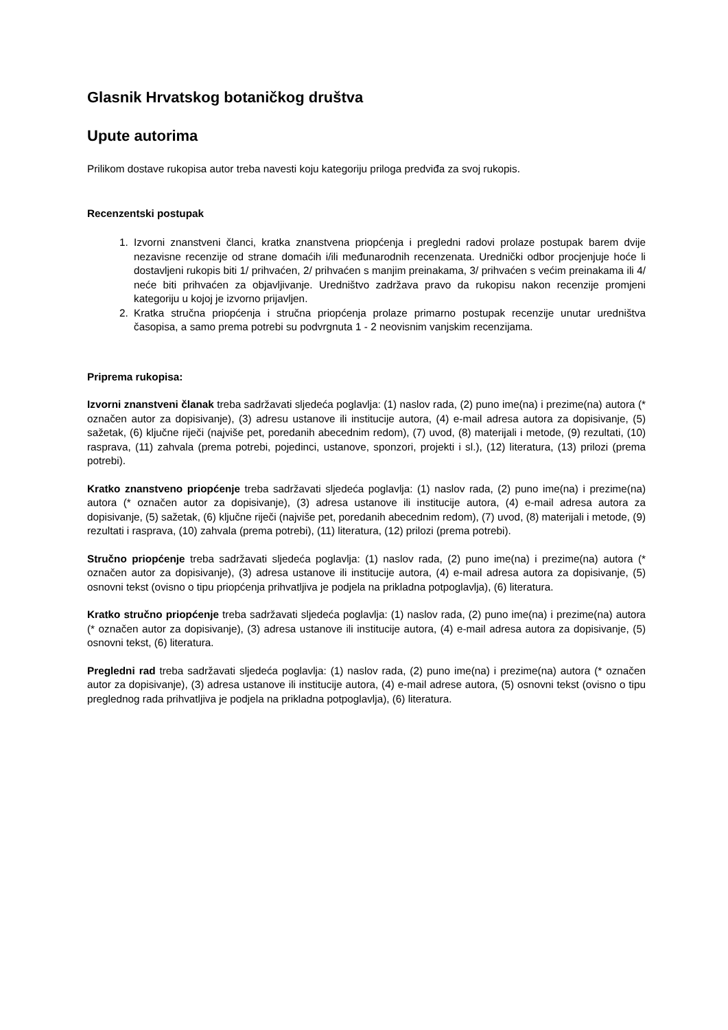Glasnik Hrvatskog botaničkog društva
Upute autorima
Prilikom dostave rukopisa autor treba navesti koju kategoriju priloga predviđa za svoj rukopis.
Recenzentski postupak
1. Izvorni znanstveni članci, kratka znanstvena priopćenja i pregledni radovi prolaze postupak barem dvije nezavisne recenzije od strane domaćih i/ili međunarodnih recenzenata. Urednički odbor procjenjuje hoće li dostavljeni rukopis biti 1/ prihvaćen, 2/ prihvaćen s manjim preinakama, 3/ prihvaćen s većim preinakama ili 4/ neće biti prihvaćen za objavljivanje. Uredništvo zadržava pravo da rukopisu nakon recenzije promjeni kategoriju u kojoj je izvorno prijavljen.
2. Kratka stručna priopćenja i stručna priopćenja prolaze primarno postupak recenzije unutar uredništva časopisa, a samo prema potrebi su podvrgnuta 1 - 2 neovisnim vanjskim recenzijama.
Priprema rukopisa:
Izvorni znanstveni članak treba sadržavati sljedeća poglavlja: (1) naslov rada, (2) puno ime(na) i prezime(na) autora (* označen autor za dopisivanje), (3) adresu ustanove ili institucije autora, (4) e-mail adresa autora za dopisivanje, (5) sažetak, (6) ključne riječi (najviše pet, poredanih abecednim redom), (7) uvod, (8) materijali i metode, (9) rezultati, (10) rasprava, (11) zahvala (prema potrebi, pojedinci, ustanove, sponzori, projekti i sl.), (12) literatura, (13) prilozi (prema potrebi).
Kratko znanstveno priopćenje treba sadržavati sljedeća poglavlja: (1) naslov rada, (2) puno ime(na) i prezime(na) autora (* označen autor za dopisivanje), (3) adresa ustanove ili institucije autora, (4) e-mail adresa autora za dopisivanje, (5) sažetak, (6) ključne riječi (najviše pet, poredanih abecednim redom), (7) uvod, (8) materijali i metode, (9) rezultati i rasprava, (10) zahvala (prema potrebi), (11) literatura, (12) prilozi (prema potrebi).
Stručno priopćenje treba sadržavati sljedeća poglavlja: (1) naslov rada, (2) puno ime(na) i prezime(na) autora (* označen autor za dopisivanje), (3) adresa ustanove ili institucije autora, (4) e-mail adresa autora za dopisivanje, (5) osnovni tekst (ovisno o tipu priopćenja prihvatljiva je podjela na prikladna potpoglavlja), (6) literatura.
Kratko stručno priopćenje treba sadržavati sljedeća poglavlja: (1) naslov rada, (2) puno ime(na) i prezime(na) autora (* označen autor za dopisivanje), (3) adresa ustanove ili institucije autora, (4) e-mail adresa autora za dopisivanje, (5) osnovni tekst, (6) literatura.
Pregledni rad treba sadržavati sljedeća poglavlja: (1) naslov rada, (2) puno ime(na) i prezime(na) autora (* označen autor za dopisivanje), (3) adresa ustanove ili institucije autora, (4) e-mail adrese autora, (5) osnovni tekst (ovisno o tipu preglednog rada prihvatljiva je podjela na prikladna potpoglavlja), (6) literatura.